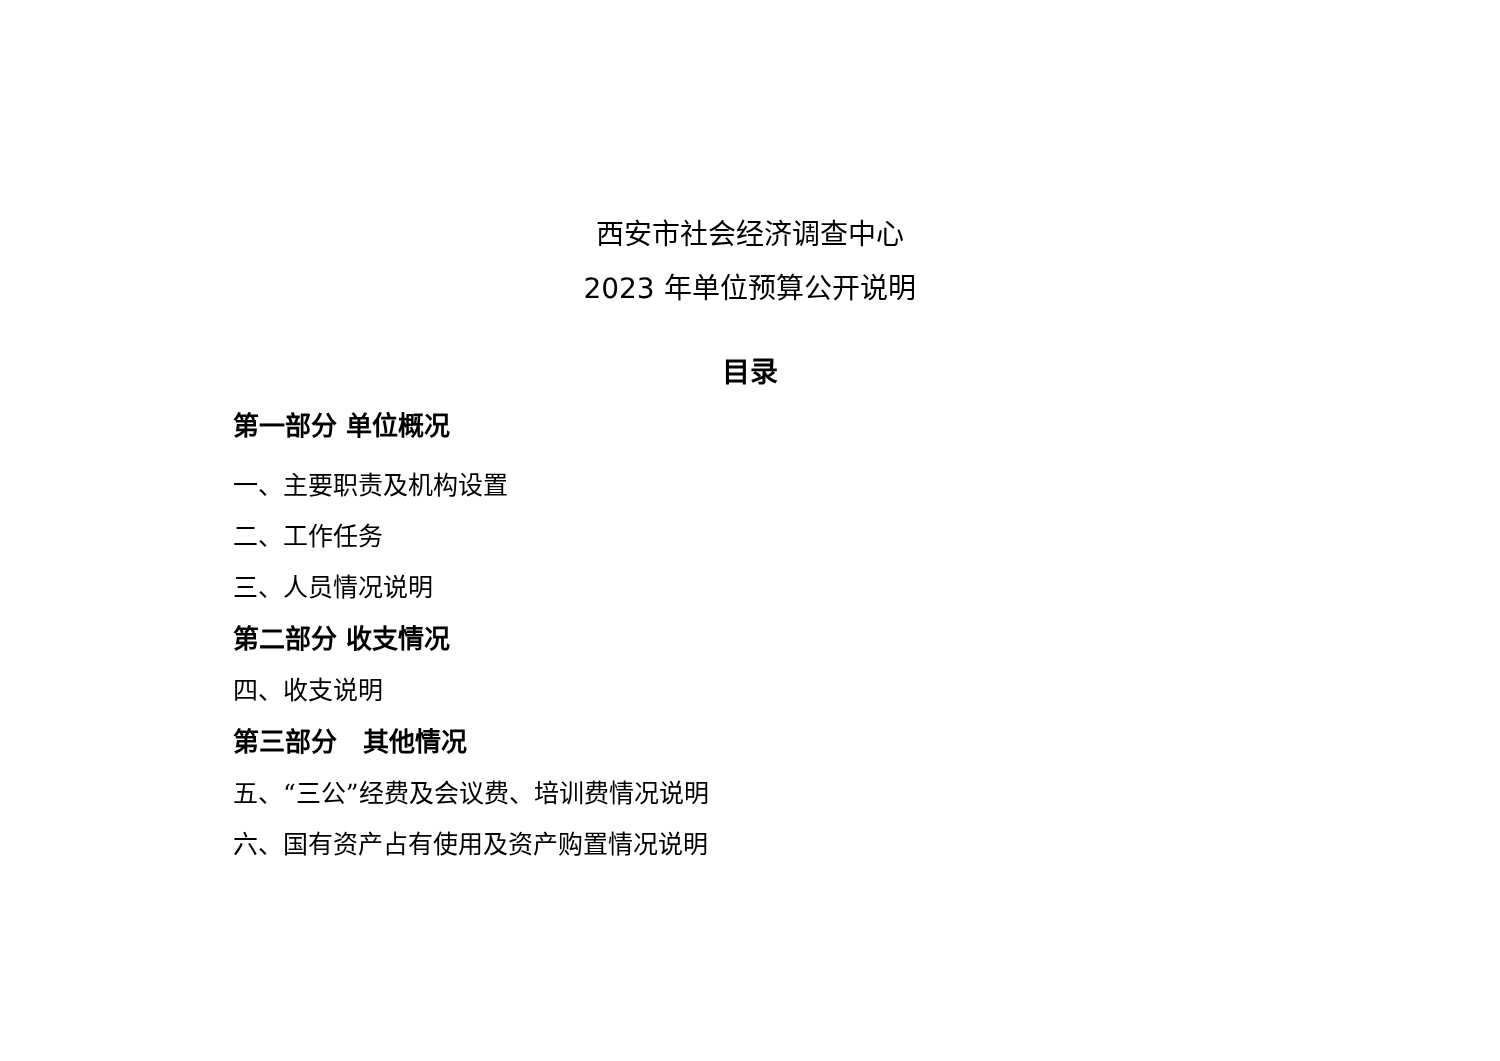西安市社会经济调查中心
2023 年单位预算公开说明
目录
第一部分 单位概况
一、主要职责及机构设置
二、工作任务
三、人员情况说明
第二部分 收支情况
四、收支说明
第三部分　其他情况
五、“三公”经费及会议费、培训费情况说明
六、国有资产占有使用及资产购置情况说明